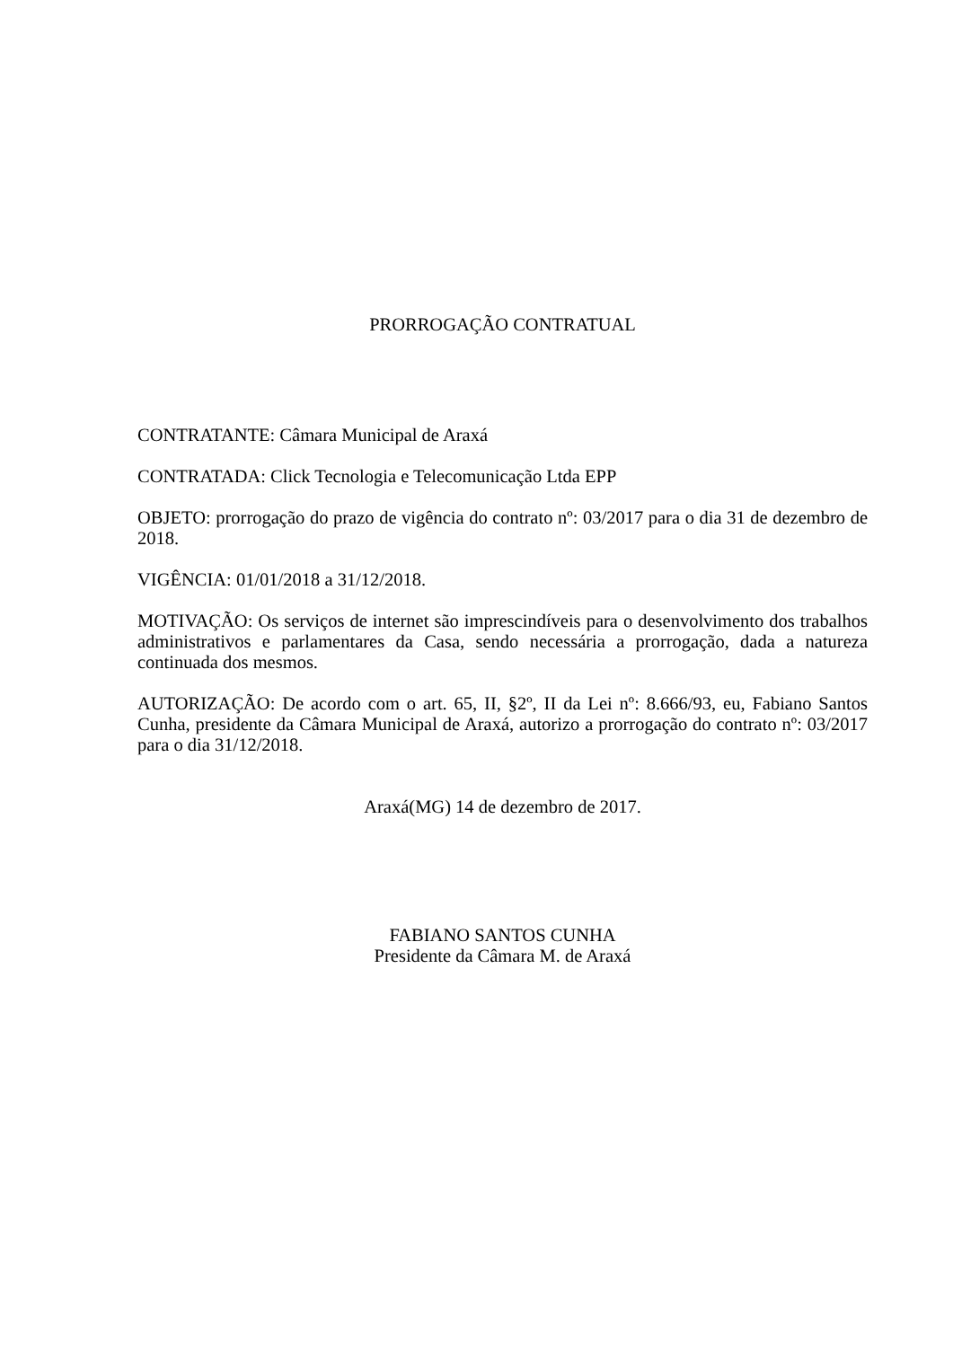PRORROGAÇÃO CONTRATUAL
CONTRATANTE: Câmara Municipal de Araxá
CONTRATADA: Click Tecnologia e Telecomunicação Ltda EPP
OBJETO: prorrogação do prazo de vigência do contrato nº: 03/2017 para o dia 31 de dezembro de 2018.
VIGÊNCIA: 01/01/2018 a 31/12/2018.
MOTIVAÇÃO: Os serviços de internet são imprescindíveis para o desenvolvimento dos trabalhos administrativos e parlamentares da Casa, sendo necessária a prorrogação, dada a natureza continuada dos mesmos.
AUTORIZAÇÃO: De acordo com o art. 65, II, §2º, II da Lei nº: 8.666/93, eu, Fabiano Santos Cunha, presidente da Câmara Municipal de Araxá, autorizo a prorrogação do contrato nº: 03/2017 para o dia 31/12/2018.
Araxá(MG) 14 de dezembro de 2017.
FABIANO SANTOS CUNHA
Presidente da Câmara M. de Araxá